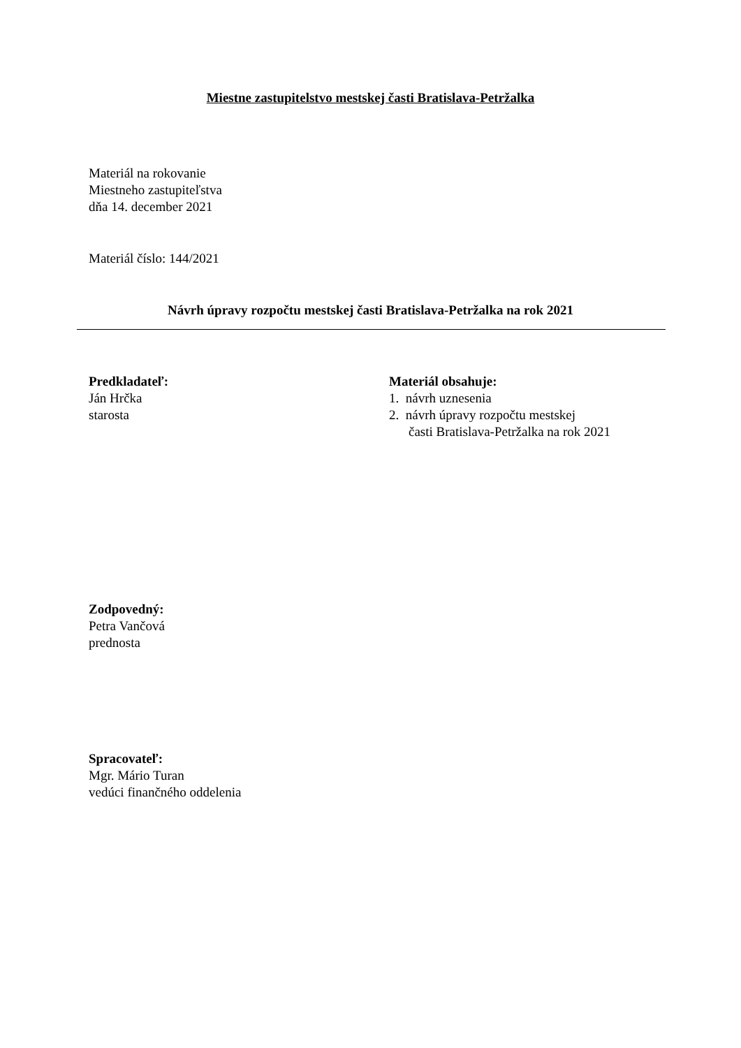Miestne zastupitelstvo mestskej časti Bratislava-Petržalka
Materiál na rokovanie
Miestneho zastupiteľstva
dňa 14. december 2021
Materiál číslo: 144/2021
Návrh úpravy rozpočtu mestskej časti Bratislava-Petržalka na rok 2021
Predkladateľ:
Ján Hrčka
starosta
Materiál obsahuje:
1. návrh uznesenia
2. návrh úpravy rozpočtu mestskej
časti Bratislava-Petržalka na rok 2021
Zodpovedný:
Petra Vančová
prednosta
Spracovateľ:
Mgr. Mário Turan
vedúci finančného oddelenia